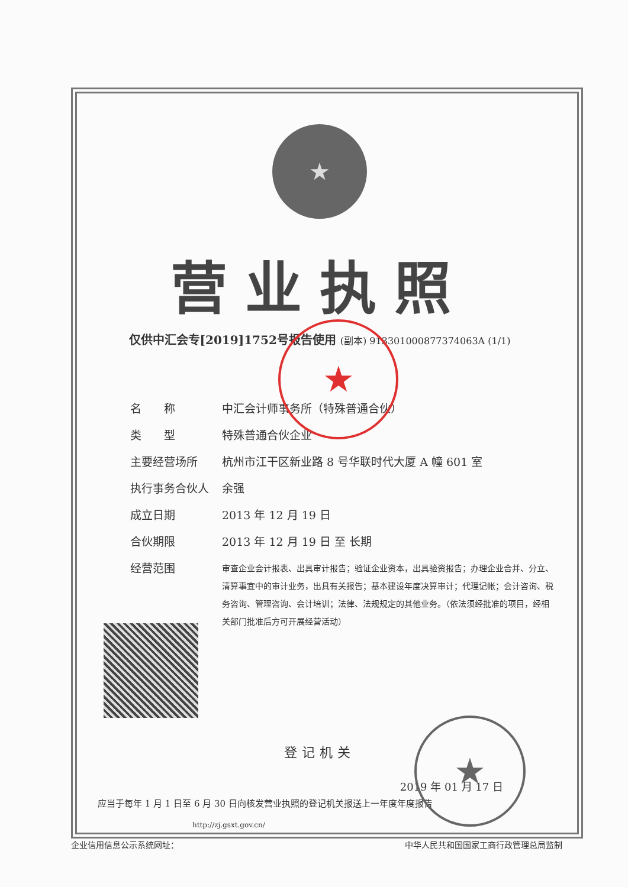★
营业执照
仅供中汇会专[2019]1752号报告使用 (副本) 913301000877374063A (1/1)
★
名　　称 中汇会计师事务所（特殊普通合伙）
类　　型 特殊普通合伙企业
主要经营场所 杭州市江干区新业路 8 号华联时代大厦 A 幢 601 室
执行事务合伙人 余强
成立日期 2013 年 12 月 19 日
合伙期限 2013 年 12 月 19 日 至 长期
经营范围
审查企业会计报表、出具审计报告；验证企业资本，出具验资报告；办理企业合并、分立、清算事宜中的审计业务，出具有关报告；基本建设年度决算审计；代理记帐；会计咨询、税务咨询、管理咨询、会计培训；法律、法规规定的其他业务。（依法须经批准的项目，经相关部门批准后方可开展经营活动）
登记机关
★
2019 年 01 月 17 日
应当于每年 1 月 1 日至 6 月 30 日向核发营业执照的登记机关报送上一年度年度报告
http://zj.gsxt.gov.cn/
企业信用信息公示系统网址： 中华人民共和国国家工商行政管理总局监制